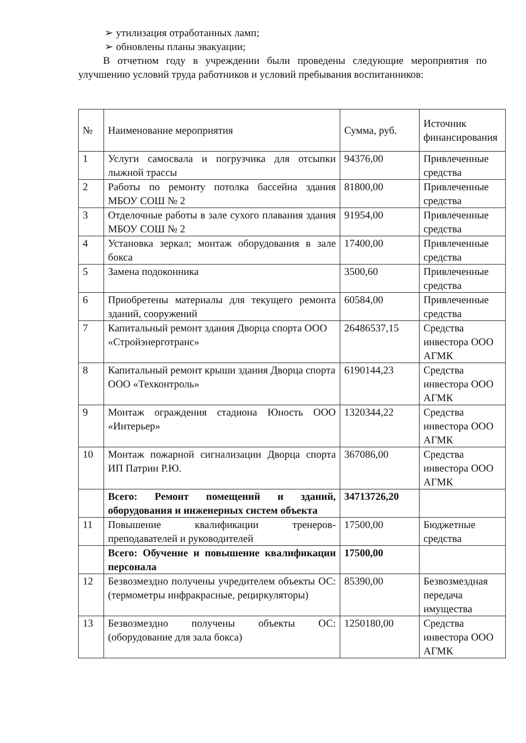➢ утилизация отработанных ламп;
➢ обновлены планы эвакуации;
В отчетном году в учреждении были проведены следующие мероприятия по улучшению условий труда работников и условий пребывания воспитанников:
| № | Наименование мероприятия | Сумма, руб. | Источник финансирования |
| --- | --- | --- | --- |
| 1 | Услуги самосвала и погрузчика для отсыпки лыжной трассы | 94376,00 | Привлеченные средства |
| 2 | Работы по ремонту потолка бассейна здания МБОУ СОШ № 2 | 81800,00 | Привлеченные средства |
| 3 | Отделочные работы в зале сухого плавания здания МБОУ СОШ № 2 | 91954,00 | Привлеченные средства |
| 4 | Установка зеркал; монтаж оборудования в зале бокса | 17400,00 | Привлеченные средства |
| 5 | Замена подоконника | 3500,60 | Привлеченные средства |
| 6 | Приобретены материалы для текущего ремонта зданий, сооружений | 60584,00 | Привлеченные средства |
| 7 | Капитальный ремонт здания Дворца спорта ООО «Стройэнерготранс» | 26486537,15 | Средства инвестора ООО АГМК |
| 8 | Капитальный ремонт крыши здания Дворца спорта ООО «Техконтроль» | 6190144,23 | Средства инвестора ООО АГМК |
| 9 | Монтаж ограждения стадиона Юность ООО «Интерьер» | 1320344,22 | Средства инвестора ООО АГМК |
| 10 | Монтаж пожарной сигнализации Дворца спорта ИП Патрин Р.Ю. | 367086,00 | Средства инвестора ООО АГМК |
| | Всего: Ремонт помещений и зданий, оборудования и инженерных систем объекта | 34713726,20 | |
| 11 | Повышение квалификации тренеров-преподавателей и руководителей | 17500,00 | Бюджетные средства |
| | Всего: Обучение и повышение квалификации персонала | 17500,00 | |
| 12 | Безвозмездно получены учредителем объекты ОС: (термометры инфракрасные, рециркуляторы) | 85390,00 | Безвозмездная передача имущества |
| 13 | Безвозмездно получены объекты ОС: (оборудование для зала бокса) | 1250180,00 | Средства инвестора ООО АГМК |